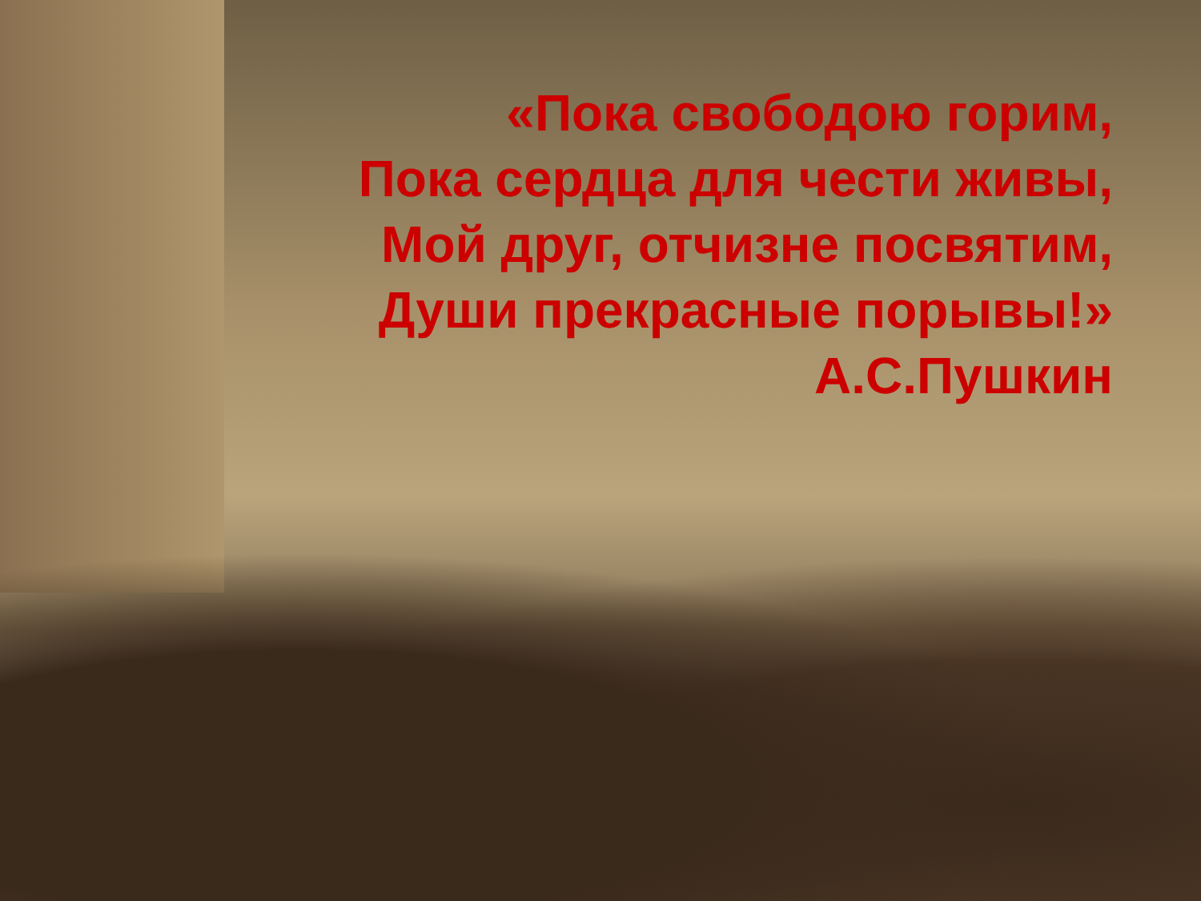«Пока свободою горим,
Пока сердца для чести живы,
Мой друг, отчизне посвятим,
Души прекрасные порывы!»
А.С.Пушкин